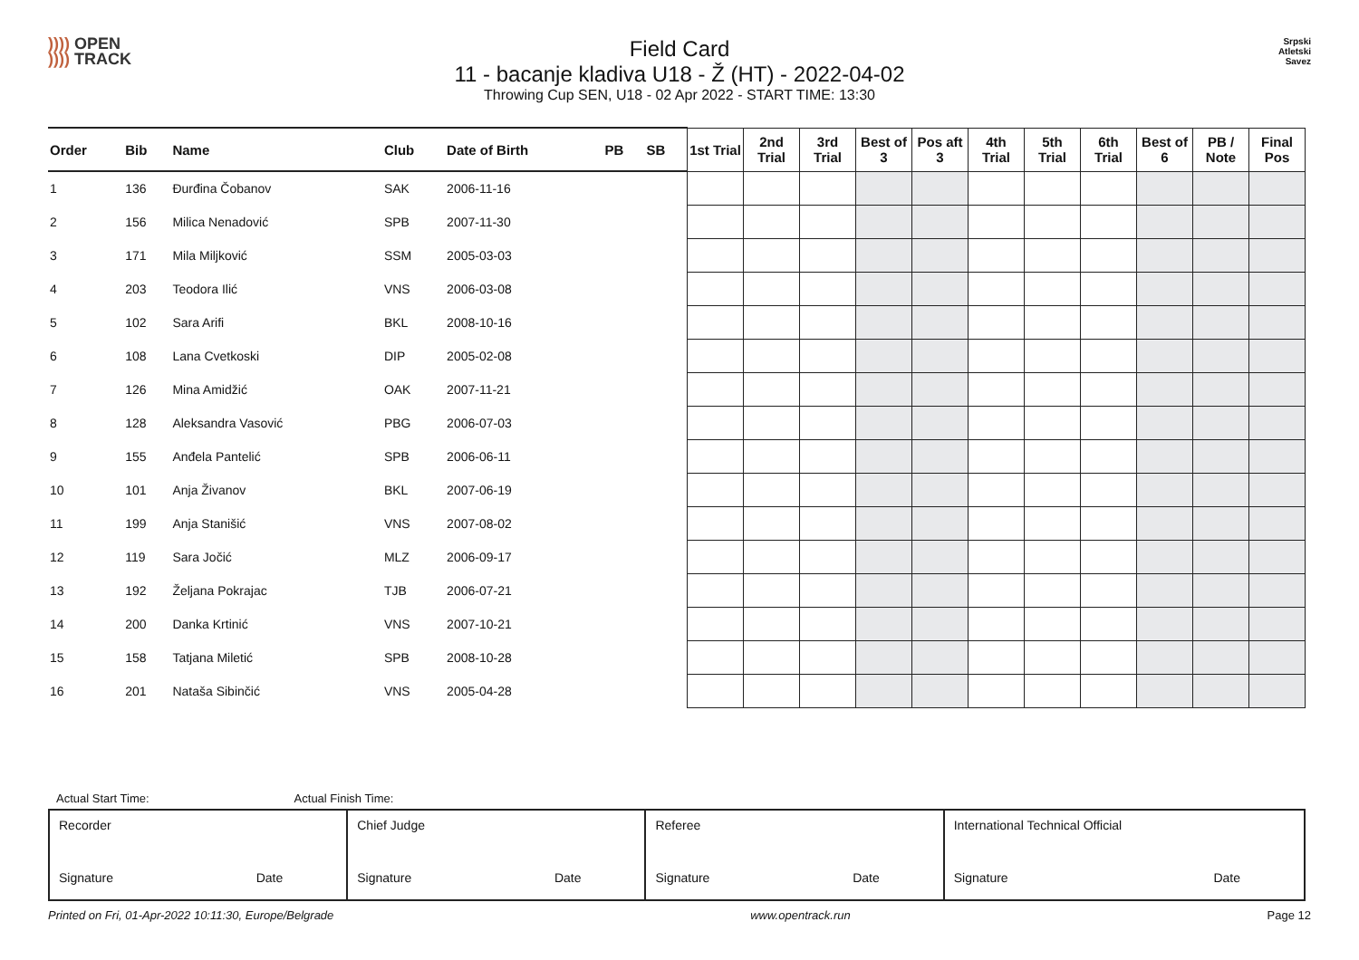)))) OPEN
)))) TRACK
Field Card
11 - bacanje kladiva U18 - Ž (HT) - 2022-04-02
Throwing Cup SEN, U18 - 02 Apr 2022 - START TIME: 13:30
Srpski
Atletski
Savez
| Order | Bib | Name | Club | Date of Birth | PB | SB | 1st Trial | 2nd Trial | 3rd Trial | Best of 3 | Pos aft 3 | 4th Trial | 5th Trial | 6th Trial | Best of 6 | PB / Note | Final Pos |
| --- | --- | --- | --- | --- | --- | --- | --- | --- | --- | --- | --- | --- | --- | --- | --- | --- | --- |
| 1 | 136 | Đurđina Čobanov | SAK | 2006-11-16 | | | | | | | | | | | | | |
| 2 | 156 | Milica Nenadović | SPB | 2007-11-30 | | | | | | | | | | | | | |
| 3 | 171 | Mila Miljković | SSM | 2005-03-03 | | | | | | | | | | | | | |
| 4 | 203 | Teodora Ilić | VNS | 2006-03-08 | | | | | | | | | | | | | |
| 5 | 102 | Sara Arifi | BKL | 2008-10-16 | | | | | | | | | | | | | |
| 6 | 108 | Lana Cvetkoski | DIP | 2005-02-08 | | | | | | | | | | | | | |
| 7 | 126 | Mina Amidžić | OAK | 2007-11-21 | | | | | | | | | | | | | |
| 8 | 128 | Aleksandra Vasović | PBG | 2006-07-03 | | | | | | | | | | | | | |
| 9 | 155 | Anđela Pantelić | SPB | 2006-06-11 | | | | | | | | | | | | | |
| 10 | 101 | Anja Živanov | BKL | 2007-06-19 | | | | | | | | | | | | | |
| 11 | 199 | Anja Stanišić | VNS | 2007-08-02 | | | | | | | | | | | | | |
| 12 | 119 | Sara Jočić | MLZ | 2006-09-17 | | | | | | | | | | | | | |
| 13 | 192 | Željana Pokrajac | TJB | 2006-07-21 | | | | | | | | | | | | | |
| 14 | 200 | Danka Krtinić | VNS | 2007-10-21 | | | | | | | | | | | | | |
| 15 | 158 | Tatjana Miletić | SPB | 2008-10-28 | | | | | | | | | | | | | |
| 16 | 201 | Nataša Sibinčić | VNS | 2005-04-28 | | | | | | | | | | | | | |
Actual Start Time: Actual Finish Time:
| Recorder Signature Date | Chief Judge Signature Date | Referee Signature Date | International Technical Official Signature Date |
Printed on Fri, 01-Apr-2022 10:11:30, Europe/Belgrade www.opentrack.run Page 12